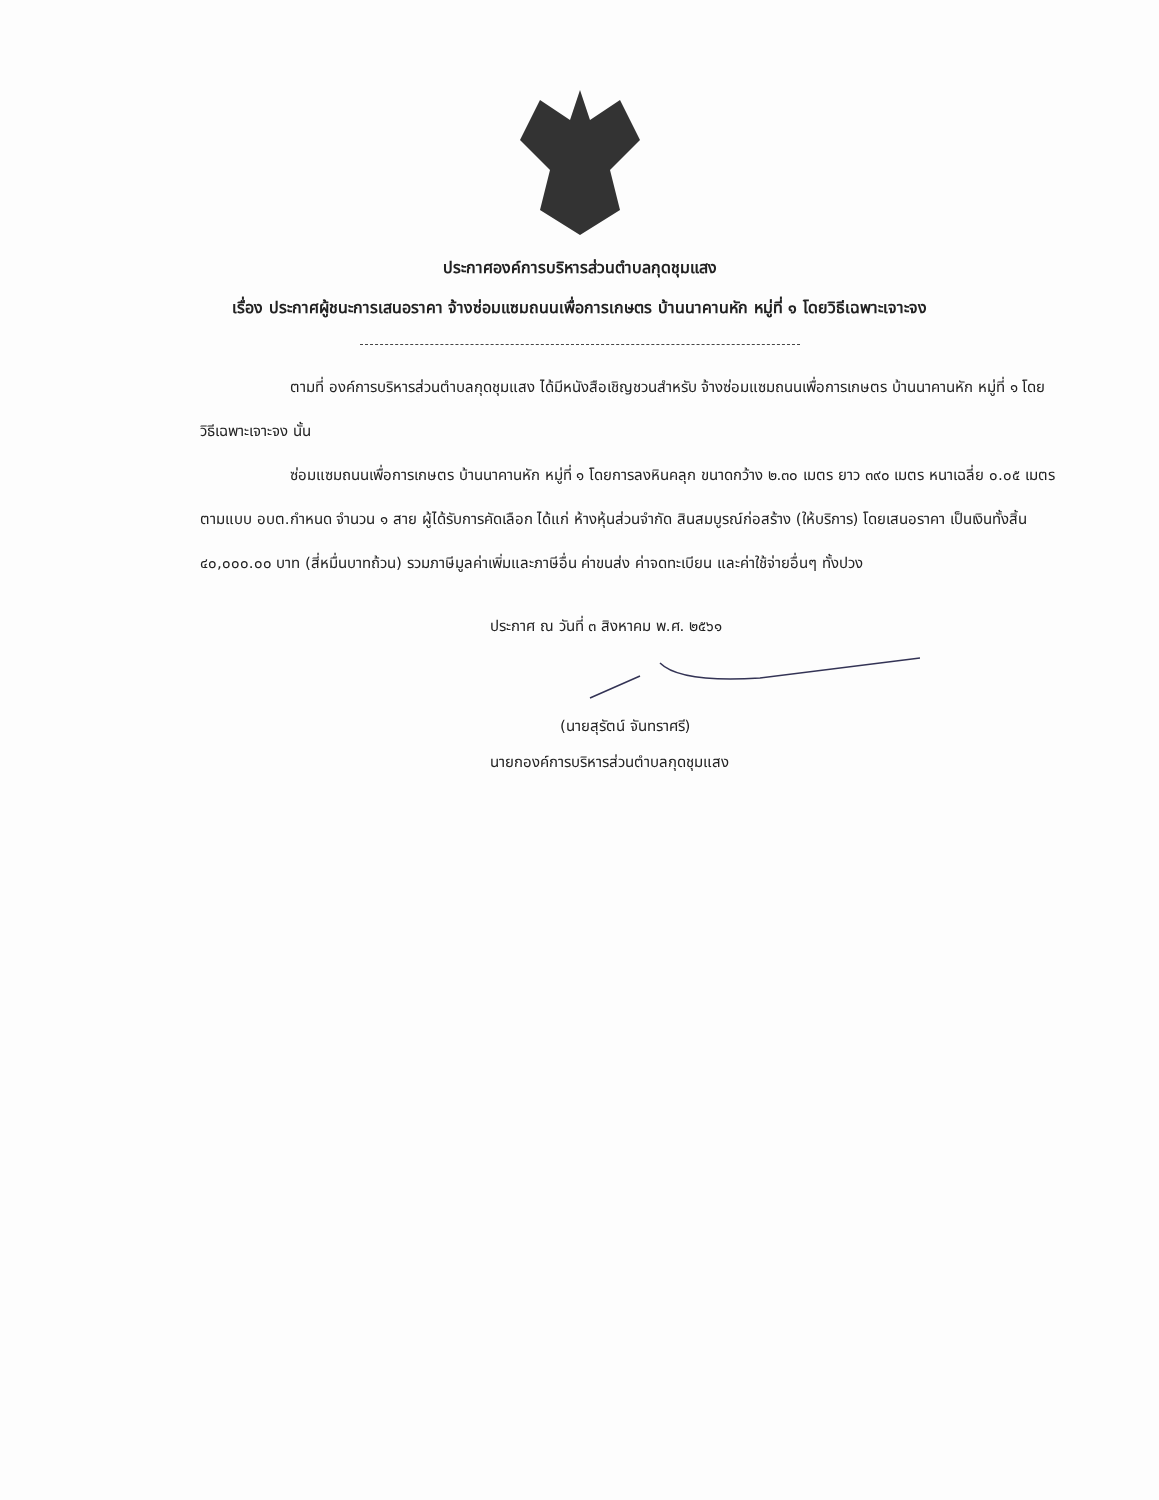ประกาศองค์การบริหารส่วนตำบลกุดชุมแสง
เรื่อง ประกาศผู้ชนะการเสนอราคา จ้างซ่อมแซมถนนเพื่อการเกษตร บ้านนาคานหัก หมู่ที่ ๑ โดยวิธีเฉพาะเจาะจง
ตามที่ องค์การบริหารส่วนตำบลกุดชุมแสง ได้มีหนังสือเชิญชวนสำหรับ จ้างซ่อมแซมถนนเพื่อการเกษตร บ้านนาคานหัก หมู่ที่ ๑ โดยวิธีเฉพาะเจาะจง นั้น
ซ่อมแซมถนนเพื่อการเกษตร บ้านนาคานหัก หมู่ที่ ๑ โดยการลงหินคลุก ขนาดกว้าง ๒.๓๐ เมตร ยาว ๓๙๐ เมตร หนาเฉลี่ย ๐.๐๕ เมตร ตามแบบ อบต.กำหนด จำนวน ๑ สาย ผู้ได้รับการคัดเลือก ได้แก่ ห้างหุ้นส่วนจำกัด สินสมบูรณ์ก่อสร้าง (ให้บริการ) โดยเสนอราคา เป็นเงินทั้งสิ้น ๔๐,๐๐๐.๐๐ บาท (สี่หมื่นบาทถ้วน) รวมภาษีมูลค่าเพิ่มและภาษีอื่น ค่าขนส่ง ค่าจดทะเบียน และค่าใช้จ่ายอื่นๆ ทั้งปวง
ประกาศ ณ วันที่ ๓ สิงหาคม พ.ศ. ๒๕๖๑
(นายสุรัตน์ จันทราศรี)
นายกองค์การบริหารส่วนตำบลกุดชุมแสง